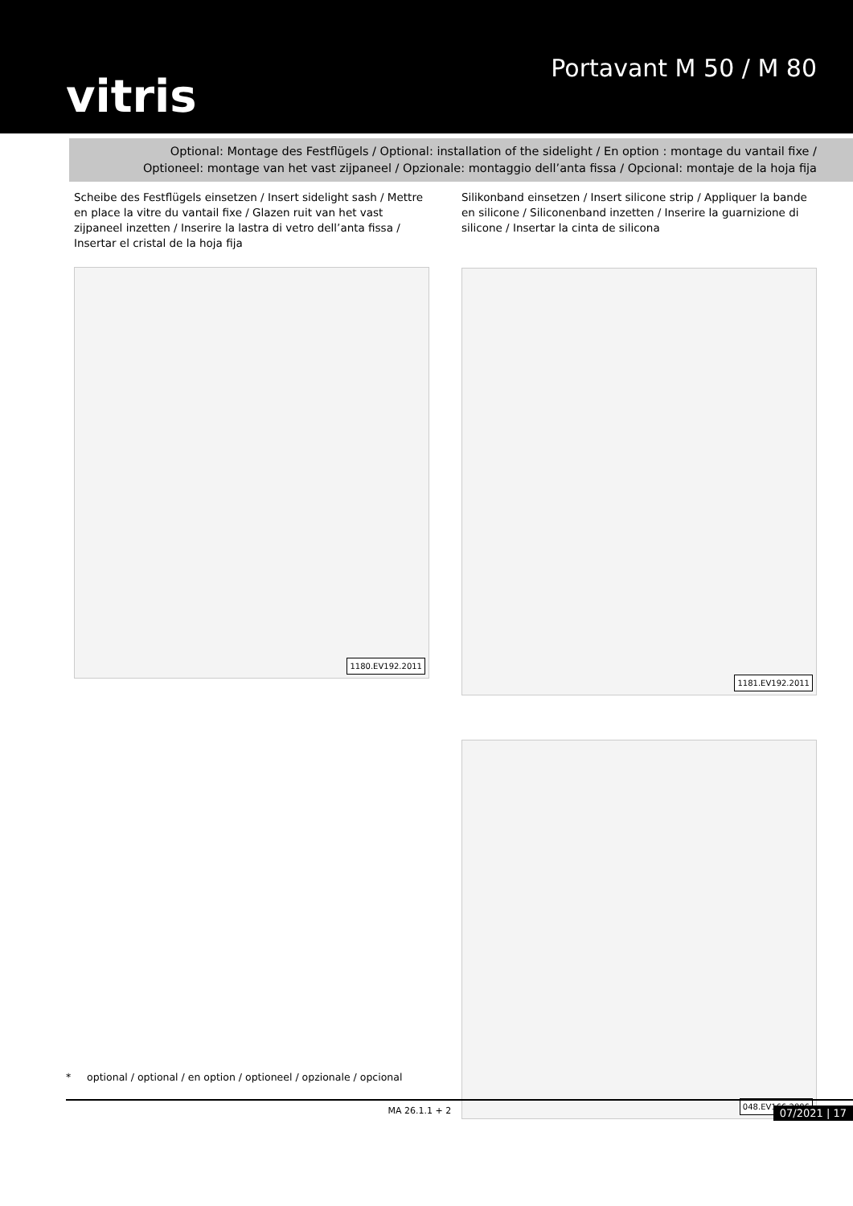vitris
Portavant M 50 / M 80
Optional: Montage des Festflügels / Optional: installation of the sidelight / En option : montage du vantail fixe /
Optioneel: montage van het vast zijpaneel / Opzionale: montaggio dell’anta fissa / Opcional: montaje de la hoja fija
Scheibe des Festflügels einsetzen / Insert sidelight sash / Mettre en place la vitre du vantail fixe / Glazen ruit van het vast zijpaneel inzetten / Inserire la lastra di vetro dell’anta fissa / Insertar el cristal de la hoja fija
1180.EV192.2011
Silikonband einsetzen / Insert silicone strip / Appliquer la bande en silicone / Siliconenband inzetten / Inserire la guarnizione di silicone / Insertar la cinta de silicona
1181.EV192.2011
048.EV166.2006
* optional / optional / en option / optioneel / opzionale / opcional
MA 26.1.1 + 2 07/2021 | 17